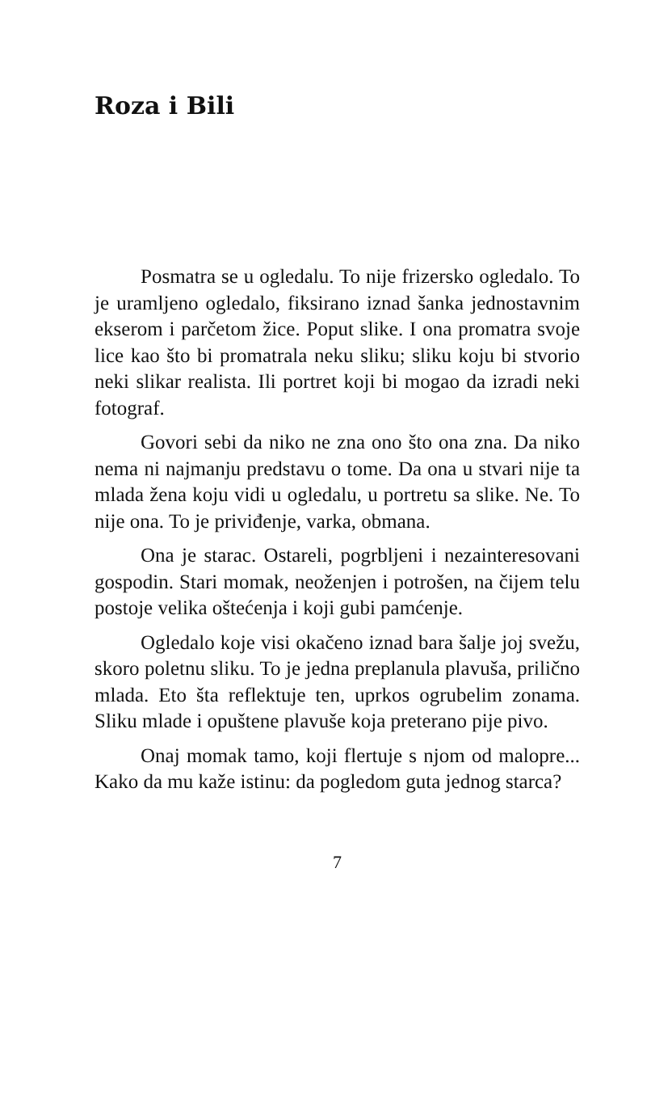Roza i Bili
Posmatra se u ogledalu. To nije frizersko ogledalo. To je uramljeno ogledalo, fiksirano iznad šanka jednostavnim ekserom i parčetom žice. Poput slike. I ona promatra svoje lice kao što bi promatrala neku sliku; sliku koju bi stvorio neki slikar realista. Ili portret koji bi mogao da izradi neki fotograf.
Govori sebi da niko ne zna ono što ona zna. Da niko nema ni najmanju predstavu o tome. Da ona u stvari nije ta mlada žena koju vidi u ogledalu, u portretu sa slike. Ne. To nije ona. To je priviđenje, varka, obmana.
Ona je starac. Ostareli, pogrbljeni i nezainteresovani gospodin. Stari momak, neoženjen i potrošen, na čijem telu postoje velika oštećenja i koji gubi pamćenje.
Ogledalo koje visi okačeno iznad bara šalje joj svežu, skoro poletnu sliku. To je jedna preplanula plavuša, prilično mlada. Eto šta reflektuje ten, uprkos ogrubelim zonama. Sliku mlade i opuštene plavuše koja preterano pije pivo.
Onaj momak tamo, koji flertuje s njom od malopre... Kako da mu kaže istinu: da pogledom guta jednog starca?
7